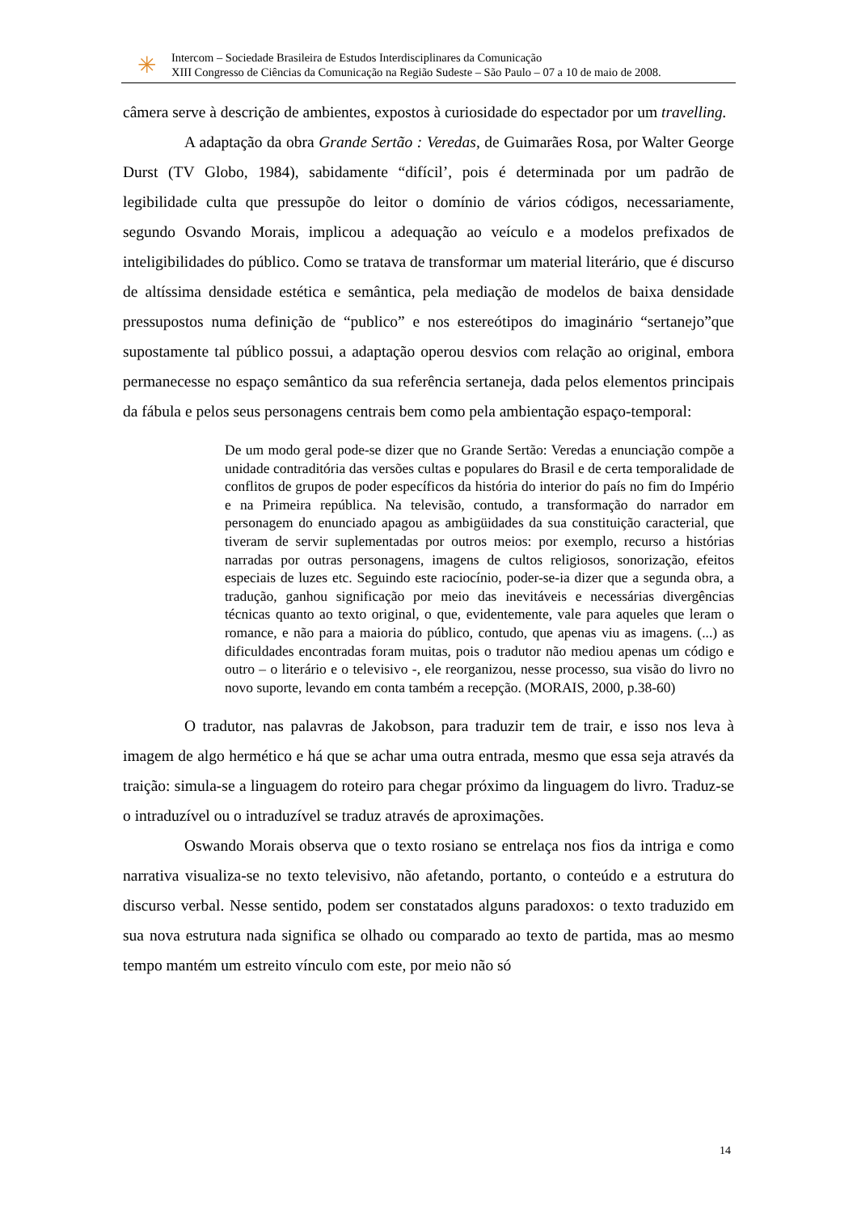✳
Intercom – Sociedade Brasileira de Estudos Interdisciplinares da Comunicação
XIII Congresso de Ciências da Comunicação na Região Sudeste – São Paulo – 07 a 10 de maio de 2008.
câmera serve à descrição de ambientes, expostos à curiosidade do espectador por um travelling.
A adaptação da obra Grande Sertão : Veredas, de Guimarães Rosa, por Walter George Durst (TV Globo, 1984), sabidamente “difícil’, pois é determinada por um padrão de legibilidade culta que pressupõe do leitor o domínio de vários códigos, necessariamente, segundo Osvando Morais, implicou a adequação ao veículo e a modelos prefixados de inteligibilidades do público. Como se tratava de transformar um material literário, que é discurso de altíssima densidade estética e semântica, pela mediação de modelos de baixa densidade pressupostos numa definição de “publico” e nos estereótipos do imaginário “sertanejo”que supostamente tal público possui, a adaptação operou desvios com relação ao original, embora permanecesse no espaço semântico da sua referência sertaneja, dada pelos elementos principais da fábula e pelos seus personagens centrais bem como pela ambientação espaço-temporal:
De um modo geral pode-se dizer que no Grande Sertão: Veredas a enunciação compõe a unidade contraditória das versões cultas e populares do Brasil e de certa temporalidade de conflitos de grupos de poder específicos da história do interior do país no fim do Império e na Primeira república. Na televisão, contudo, a transformação do narrador em personagem do enunciado apagou as ambigüidades da sua constituição caracterial, que tiveram de servir suplementadas por outros meios: por exemplo, recurso a histórias narradas por outras personagens, imagens de cultos religiosos, sonorização, efeitos especiais de luzes etc. Seguindo este raciocínio, poder-se-ia dizer que a segunda obra, a tradução, ganhou significação por meio das inevitáveis e necessárias divergências técnicas quanto ao texto original, o que, evidentemente, vale para aqueles que leram o romance, e não para a maioria do público, contudo, que apenas viu as imagens. (...) as dificuldades encontradas foram muitas, pois o tradutor não mediou apenas um código e outro – o literário e o televisivo -, ele reorganizou, nesse processo, sua visão do livro no novo suporte, levando em conta também a recepção. (MORAIS, 2000, p.38-60)
O tradutor, nas palavras de Jakobson, para traduzir tem de trair, e isso nos leva à imagem de algo hermético e há que se achar uma outra entrada, mesmo que essa seja através da traição: simula-se a linguagem do roteiro para chegar próximo da linguagem do livro. Traduz-se o intraduzível ou o intraduzível se traduz através de aproximações.
Oswando Morais observa que o texto rosiano se entrelaça nos fios da intriga e como narrativa visualiza-se no texto televisivo, não afetando, portanto, o conteúdo e a estrutura do discurso verbal. Nesse sentido, podem ser constatados alguns paradoxos: o texto traduzido em sua nova estrutura nada significa se olhado ou comparado ao texto de partida, mas ao mesmo tempo mantém um estreito vínculo com este, por meio não só
14